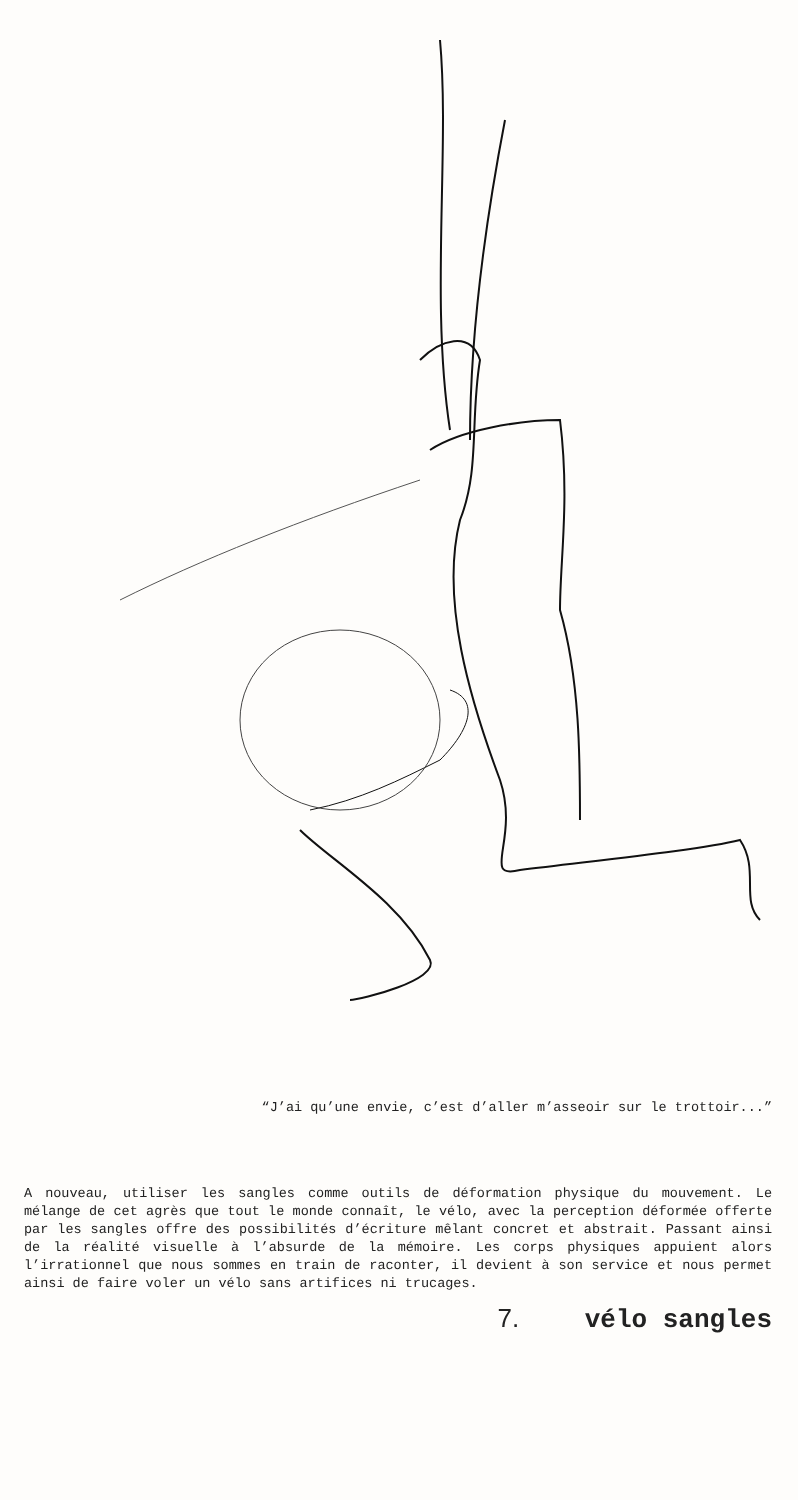“J’ai qu’une envie, c’est d’aller m’asseoir sur le trottoir...”
A nouveau, utiliser les sangles comme outils de déformation physique du mouvement. Le mélange de cet agrès que tout le monde connaît, le vélo, avec la perception déformée offerte par les sangles offre des possibilités d’écriture mêlant concret et abstrait. Passant ainsi de la réalité visuelle à l’absurde de la mémoire. Les corps physiques appuient alors l’irrationnel que nous sommes en train de raconter, il devient à son service et nous permet ainsi de faire voler un vélo sans artifices ni trucages.
7. vélo sangles